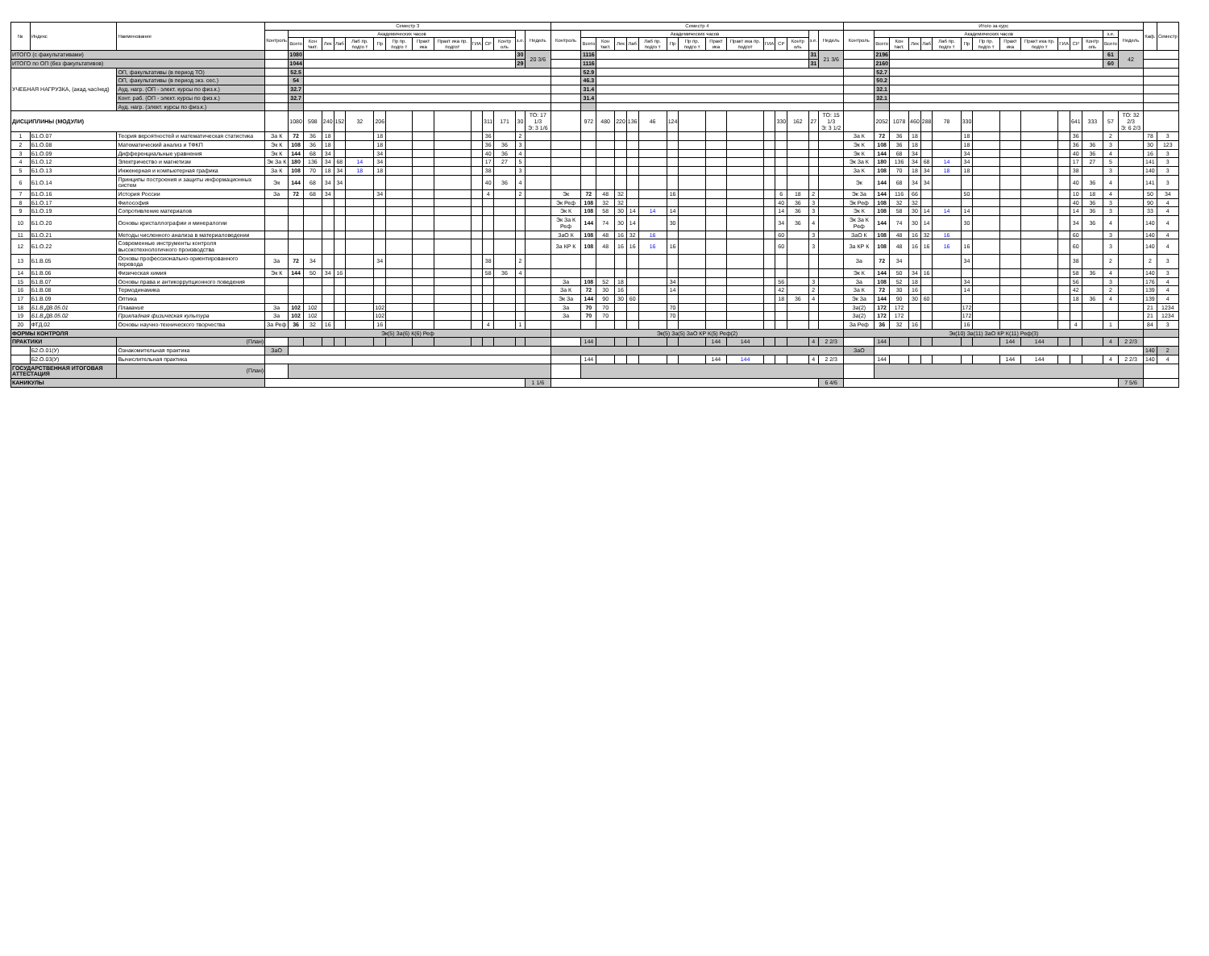| № | Индекс | Наименование | Семестр 3 | | | | | | | | | | | | | | | Семестр 4 | | | | | | | | | | | | | | | Итого за курс | | | | | | | | | | | | | | | Каф. | Семестр |
| --- | --- | --- | --- | --- | --- | --- | --- | --- | --- | --- | --- | --- | --- | --- | --- | --- | --- | --- | --- | --- | --- | --- | --- | --- | --- | --- | --- | --- | --- | --- | --- | --- | --- | --- | --- | --- | --- | --- | --- | --- | --- | --- | --- | --- | --- | --- | --- | --- | --- |
| | | | Контроль | Академических часов | | | | | | | | | | | | з.е. | Недель | Контроль | Академических часов | | | | | | | | | | | | з.е. | Недель | Контроль | Академических часов | | | | | | | | | | | | з.е. | Недель | | |
| | | | | Всего | Кон такт. | Лек | Лаб | Лаб пр. подго т | Пр | Пр пр. подго т | Практ ика | Практ ика пр. подгот | ГИА | СР | Контр оль | | | | Всего | Кон такт. | Лек | Лаб | Лаб пр. подго т | Пр | Пр пр. подго т | Практ ика | Практ ика пр. подгот | ГИА | СР | Контр оль | | | | Всего | Кон такт. | Лек | Лаб | Лаб пр. подго т | Пр | Пр пр. подго т | Практ ика | Практ ика пр. подго т | ГИА | СР | Контр оль | Всего | | | |
| ИТОГО (с факультативами) | | | | 1080 | | | | | | | | | | | | 30 | 20 3/6 | | 1116 | | | | | | | | | | | | 31 | 21 3/6 | | 2196 | | | | | | | | | | | | 61 | 42 | | |
| ИТОГО по ОП (без факультативов) | | | | 1044 | | | | | | | | | | | | 29 | | | 1116 | | | | | | | | | | | | 31 | | | 2160 | | | | | | | | | | | | 60 | | | |
| УЧЕБНАЯ НАГРУЗКА, (акад.час/нед) | | ОП, факультативы (в период ТО) | | 52.5 | | | | | | | | | | | | | | | 52.9 | | | | | | | | | | | | | | | 52.7 | | | | | | | | | | | | | | | |
| | | ОП, факультативы (в период экз. сес.) | | 54 | | | | | | | | | | | | | | | 46.3 | | | | | | | | | | | | | | | 50.2 | | | | | | | | | | | | | | | |
| | | Ауд. нагр. (ОП - элект. курсы по физ.к.) | | 32.7 | | | | | | | | | | | | | | | 31.4 | | | | | | | | | | | | | | | 32.1 | | | | | | | | | | | | | | | |
| | | Конт. раб. (ОП - элект. курсы по физ.к.) | | 32.7 | | | | | | | | | | | | | | | 31.4 | | | | | | | | | | | | | | | 32.1 | | | | | | | | | | | | | | | |
| | | Ауд. нагр. (элект. курсы по физ.к.) | | | | | | | | | | | | | | | | | | | | | | | | | | | | | | | | | | | | | | | | | | | | | | | |
| ДИСЦИПЛИНЫ (МОДУЛИ) | | | | 1080 | 598 | 240 | 152 | 32 | 206 | | | | | 311 | 171 | 30 | ТО: 17 1/3 Э: 3 1/6 | | 972 | 480 | 220 | 136 | 46 | 124 | | | | | 330 | 162 | 27 | ТО: 15 1/3 Э: 3 1/2 | | 2052 | 1078 | 460 | 288 | 78 | 330 | | | | | 641 | 333 | 57 | ТО: 32 2/3 Э: 6 2/3 | | |
| 1 | Б1.О.07 | Теория вероятностей и математическая статистика | За К | 72 | 36 | 18 | | | 18 | | | | | 36 | | 2 | | | | | | | | | | | | | | | | | За К | 72 | 36 | 18 | | | 18 | | | | | 36 | | 2 | | 78 | 3 |
| 2 | Б1.О.08 | Математический анализ и ТФКП | Эк К | 108 | 36 | 18 | | | 18 | | | | | 36 | 36 | 3 | | | | | | | | | | | | | | | | | Эк К | 108 | 36 | 18 | | | 18 | | | | | 36 | 36 | 3 | | 30 | 123 |
| 3 | Б1.О.09 | Дифференциальные уравнения | Эк К | 144 | 68 | 34 | | | 34 | | | | | 40 | 36 | 4 | | | | | | | | | | | | | | | | | Эк К | 144 | 68 | 34 | | | 34 | | | | | 40 | 36 | 4 | | 16 | 3 |
| 4 | Б1.О.12 | Электричество и магнетизм | Эк За К | 180 | 136 | 34 | 68 | 14 | 34 | | | | | 17 | 27 | 5 | | | | | | | | | | | | | | | | | Эк За К | 180 | 136 | 34 | 68 | 14 | 34 | | | | | 17 | 27 | 5 | | 141 | 3 |
| 5 | Б1.О.13 | Инженерная и компьютерная графика | За К | 108 | 70 | 18 | 34 | 18 | 18 | | | | | 38 | | 3 | | | | | | | | | | | | | | | | | За К | 108 | 70 | 18 | 34 | 18 | 18 | | | | | 38 | | 3 | | 140 | 3 |
| 6 | Б1.О.14 | Принципы построения и защиты информационных систем | Эк | 144 | 68 | 34 | 34 | | | | | | | 40 | 36 | 4 | | | | | | | | | | | | | | | | | Эк | 144 | 68 | 34 | 34 | | | | | | | 40 | 36 | 4 | | 141 | 3 |
| 7 | Б1.О.16 | История России | За | 72 | 68 | 34 | | | 34 | | | | | 4 | | 2 | | Эк | 72 | 48 | 32 | | | 16 | | | | | 6 | 18 | 2 | | Эк За | 144 | 116 | 66 | | | 50 | | | | | 10 | 18 | 4 | | 50 | 34 |
| 8 | Б1.О.17 | Философия | | | | | | | | | | | | | | | | Эк Реф | 108 | 32 | 32 | | | | | | | | 40 | 36 | 3 | | Эк Реф | 108 | 32 | 32 | | | | | | | | 40 | 36 | 3 | | 90 | 4 |
| 9 | Б1.О.19 | Сопротивление материалов | | | | | | | | | | | | | | | | Эк К | 108 | 58 | 30 | 14 | 14 | 14 | | | | | 14 | 36 | 3 | | Эк К | 108 | 58 | 30 | 14 | 14 | 14 | | | | | 14 | 36 | 3 | | 33 | 4 |
| 10 | Б1.О.20 | Основы кристаллографии и минералогии | | | | | | | | | | | | | | | | Эк За К Реф | 144 | 74 | 30 | 14 | | 30 | | | | | 34 | 36 | 4 | | Эк За К Реф | 144 | 74 | 30 | 14 | | 30 | | | | | 34 | 36 | 4 | | 140 | 4 |
| 11 | Б1.О.21 | Методы численного анализа в материаловедении | | | | | | | | | | | | | | | | ЗаО К | 108 | 48 | 16 | 32 | 16 | | | | | | 60 | | 3 | | ЗаО К | 108 | 48 | 16 | 32 | 16 | | | | | | 60 | | 3 | | 140 | 4 |
| 12 | Б1.О.22 | Современные инструменты контроля высокотехнологичного производства | | | | | | | | | | | | | | | | За КР К | 108 | 48 | 16 | 16 | 16 | 16 | | | | | 60 | | 3 | | За КР К | 108 | 48 | 16 | 16 | 16 | 16 | | | | | 60 | | 3 | | 140 | 4 |
| 13 | Б1.В.05 | Основы профессионально-ориентированного перевода | За | 72 | 34 | | | | 34 | | | | | 38 | | 2 | | | | | | | | | | | | | | | | | За | 72 | 34 | | | | 34 | | | | | 38 | | 2 | | 2 | 3 |
| 14 | Б1.В.06 | Физическая химия | Эк К | 144 | 50 | 34 | 16 | | | | | | | 58 | 36 | 4 | | | | | | | | | | | | | | | | | Эк К | 144 | 50 | 34 | 16 | | | | | | | 58 | 36 | 4 | | 140 | 3 |
| 15 | Б1.В.07 | Основы права и антикоррупционного поведения | | | | | | | | | | | | | | | | За | 108 | 52 | 18 | | | 34 | | | | | 56 | | 3 | | За | 108 | 52 | 18 | | | 34 | | | | | 56 | | 3 | | 176 | 4 |
| 16 | Б1.В.08 | Термодинамика | | | | | | | | | | | | | | | | За К | 72 | 30 | 16 | | | 14 | | | | | 42 | | 2 | | За К | 72 | 30 | 16 | | | 14 | | | | | 42 | | 2 | | 139 | 4 |
| 17 | Б1.В.09 | Оптика | | | | | | | | | | | | | | | | Эк За | 144 | 90 | 30 | 60 | | | | | | | 18 | 36 | 4 | | Эк За | 144 | 90 | 30 | 60 | | | | | | | 18 | 36 | 4 | | 139 | 4 |
| 18 | Б1.В.ДВ.05.01 | Плавание | За | 102 | 102 | | | | 102 | | | | | | | | | За | 70 | 70 | | | | 70 | | | | | | | | | За(2) | 172 | 172 | | | | 172 | | | | | | | | | 21 | 1234 |
| 19 | Б1.В.ДВ.05.02 | Прикладная физическая культура | За | 102 | 102 | | | | 102 | | | | | | | | | За | 70 | 70 | | | | 70 | | | | | | | | | За(2) | 172 | 172 | | | | 172 | | | | | | | | | 21 | 1234 |
| 20 | ФТД.02 | Основы научно-технического творчества | За Реф | 36 | 32 | 16 | | | 16 | | | | | 4 | | 1 | | | | | | | | | | | | | | | | | За Реф | 36 | 32 | 16 | | | 16 | | | | | 4 | | 1 | | 84 | 3 |
| ФОРМЫ КОНТРОЛЯ | | | Эк(5) За(6) К(6) Реф | | | | | | | | | | | | | | | Эк(5) За(5) ЗаО КР К(5) Реф(2) | | | | | | | | | | | | | | | Эк(10) За(11) ЗаО КР К(11) Реф(3) | | | | | | | | | | | | | | | | |
| ПРАКТИКИ | | (План) | | | | | | | | | | | | | | | | | 144 | | | | | | | 144 | 144 | | | | 4 | 2 2/3 | | 144 | | | | | | | 144 | 144 | | | | 4 | 2 2/3 | | |
| | Б2.О.01(У) | Ознакомительная практика | ЗаО | | | | | | | | | | | | | | | | | | | | | | | | | | | | | | ЗаО | | | | | | | | | | | | | | | 140 | 2 |
| | Б2.О.03(У) | Вычислительная практика | | | | | | | | | | | | | | | | | 144 | | | | | | | 144 | 144 | | | | 4 | 2 2/3 | | 144 | | | | | | | 144 | 144 | | | | 4 | 2 2/3 | 140 | 4 |
| ГОСУДАРСТВЕННАЯ ИТОГОВАЯ АТТЕСТАЦИЯ | | (План) | | | | | | | | | | | | | | | | | | | | | | | | | | | | | | | | | | | | | | | | | | | | | | | |
| КАНИКУЛЫ | | | | | | | | | | | | | | | | | 1 1/6 | | | | | | | | | | | | | | | 6 4/6 | | | | | | | | | | | | | | | 7 5/6 | | |